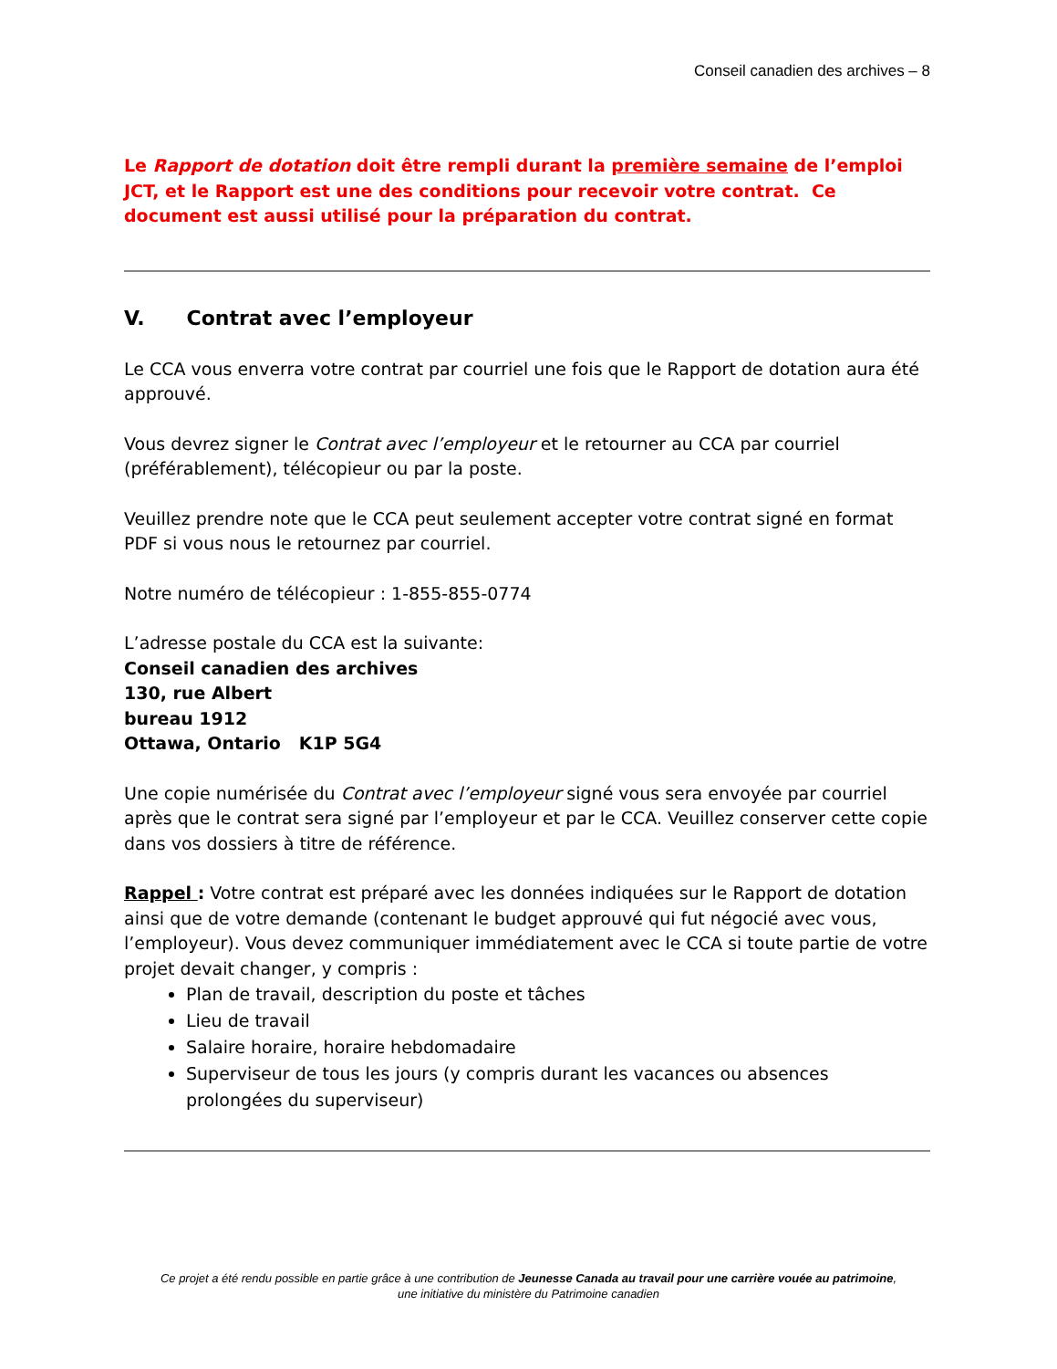Conseil canadien des archives – 8
Le Rapport de dotation doit être rempli durant la première semaine de l’emploi JCT, et le Rapport est une des conditions pour recevoir votre contrat. Ce document est aussi utilisé pour la préparation du contrat.
V. Contrat avec l’employeur
Le CCA vous enverra votre contrat par courriel une fois que le Rapport de dotation aura été approuvé.
Vous devrez signer le Contrat avec l’employeur et le retourner au CCA par courriel (préférablement), télécopieur ou par la poste.
Veuillez prendre note que le CCA peut seulement accepter votre contrat signé en format PDF si vous nous le retournez par courriel.
Notre numéro de télécopieur : 1-855-855-0774
L’adresse postale du CCA est la suivante:
Conseil canadien des archives
130, rue Albert
bureau 1912
Ottawa, Ontario K1P 5G4
Une copie numérisée du Contrat avec l’employeur signé vous sera envoyée par courriel après que le contrat sera signé par l’employeur et par le CCA. Veuillez conserver cette copie dans vos dossiers à titre de référence.
Rappel : Votre contrat est préparé avec les données indiquées sur le Rapport de dotation ainsi que de votre demande (contenant le budget approuvé qui fut négocié avec vous, l’employeur). Vous devez communiquer immédiatement avec le CCA si toute partie de votre projet devait changer, y compris :
Plan de travail, description du poste et tâches
Lieu de travail
Salaire horaire, horaire hebdomadaire
Superviseur de tous les jours (y compris durant les vacances ou absences prolongées du superviseur)
Ce projet a été rendu possible en partie grâce à une contribution de Jeunesse Canada au travail pour une carrière vouée au patrimoine,
une initiative du ministère du Patrimoine canadien